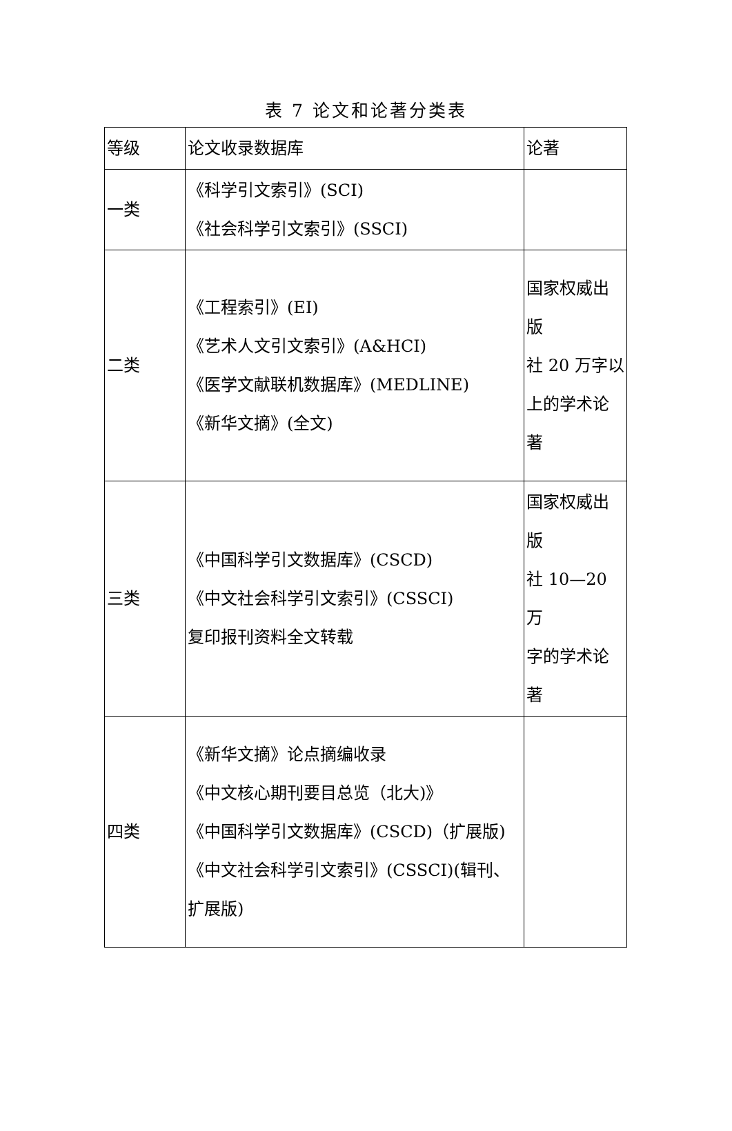表 7 论文和论著分类表
| 等级 | 论文收录数据库 | 论著 |
| 一类 | 《科学引文索引》(SCI) 《社会科学引文索引》(SSCI) | |
| 二类 | 《工程索引》(EI) 《艺术人文引文索引》(A&HCI) 《医学文献联机数据库》(MEDLINE) 《新华文摘》(全文) | 国家权威出版 社 20 万字以 上的学术论著 |
| 三类 | 《中国科学引文数据库》(CSCD) 《中文社会科学引文索引》(CSSCI) 复印报刊资料全文转载 | 国家权威出版 社 10—20 万 字的学术论著 |
| 四类 | 《新华文摘》论点摘编收录 《中文核心期刊要目总览（北大)》 《中国科学引文数据库》(CSCD)（扩展版) 《中文社会科学引文索引》(CSSCI)(辑刊、扩展版) | |